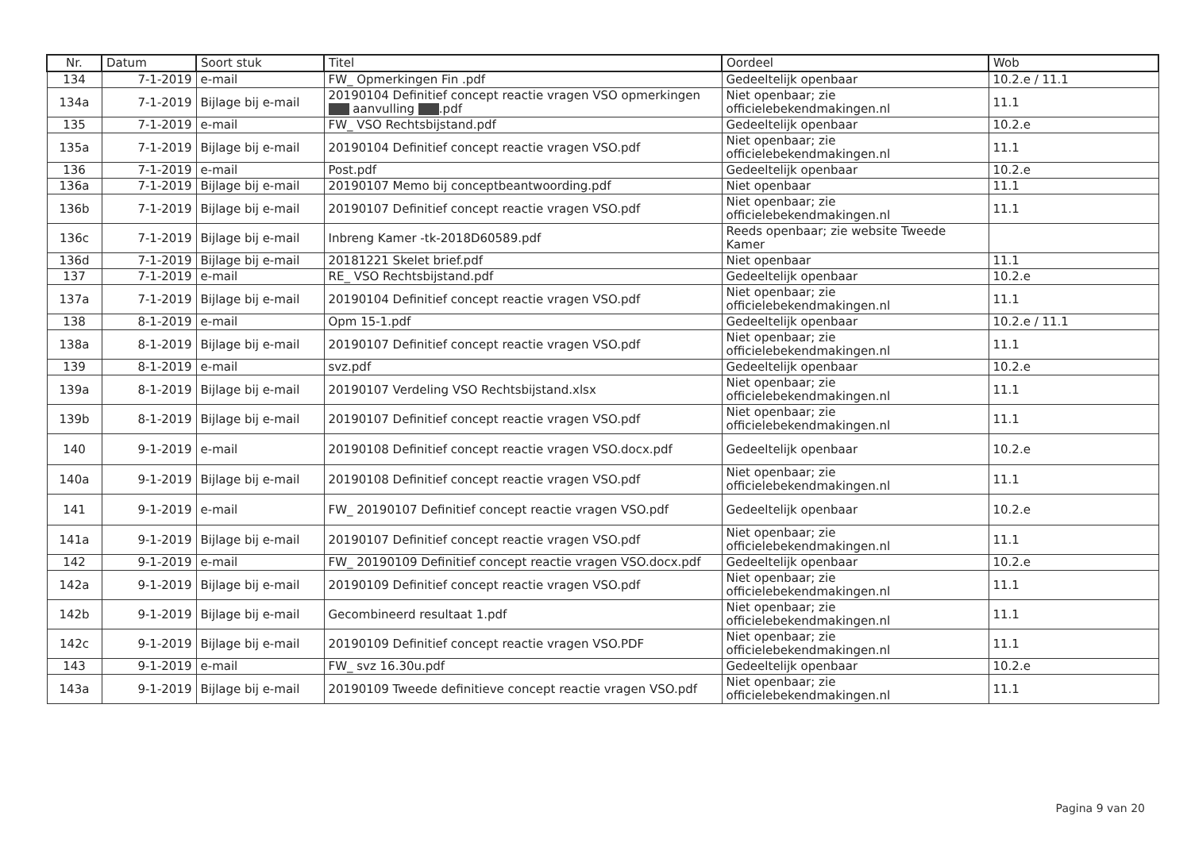| Nr. | Datum | Soort stuk | Titel | Oordeel | Wob |
| --- | --- | --- | --- | --- | --- |
| 134 | 7-1-2019 | e-mail | FW_ Opmerkingen Fin .pdf | Gedeeltelijk openbaar | 10.2.e / 11.1 |
| 134a | 7-1-2019 | Bijlage bij e-mail | 20190104 Definitief concept reactie vragen VSO opmerkingen aanvulling .pdf | Niet openbaar; zie officielebekendmakingen.nl | 11.1 |
| 135 | 7-1-2019 | e-mail | FW_ VSO Rechtsbijstand.pdf | Gedeeltelijk openbaar | 10.2.e |
| 135a | 7-1-2019 | Bijlage bij e-mail | 20190104 Definitief concept reactie vragen VSO.pdf | Niet openbaar; zie officielebekendmakingen.nl | 11.1 |
| 136 | 7-1-2019 | e-mail | Post.pdf | Gedeeltelijk openbaar | 10.2.e |
| 136a | 7-1-2019 | Bijlage bij e-mail | 20190107 Memo bij conceptbeantwoording.pdf | Niet openbaar | 11.1 |
| 136b | 7-1-2019 | Bijlage bij e-mail | 20190107 Definitief concept reactie vragen VSO.pdf | Niet openbaar; zie officielebekendmakingen.nl | 11.1 |
| 136c | 7-1-2019 | Bijlage bij e-mail | Inbreng Kamer -tk-2018D60589.pdf | Reeds openbaar; zie website Tweede Kamer | |
| 136d | 7-1-2019 | Bijlage bij e-mail | 20181221 Skelet brief.pdf | Niet openbaar | 11.1 |
| 137 | 7-1-2019 | e-mail | RE_ VSO Rechtsbijstand.pdf | Gedeeltelijk openbaar | 10.2.e |
| 137a | 7-1-2019 | Bijlage bij e-mail | 20190104 Definitief concept reactie vragen VSO.pdf | Niet openbaar; zie officielebekendmakingen.nl | 11.1 |
| 138 | 8-1-2019 | e-mail | Opm 15-1.pdf | Gedeeltelijk openbaar | 10.2.e / 11.1 |
| 138a | 8-1-2019 | Bijlage bij e-mail | 20190107 Definitief concept reactie vragen VSO.pdf | Niet openbaar; zie officielebekendmakingen.nl | 11.1 |
| 139 | 8-1-2019 | e-mail | svz.pdf | Gedeeltelijk openbaar | 10.2.e |
| 139a | 8-1-2019 | Bijlage bij e-mail | 20190107 Verdeling VSO Rechtsbijstand.xlsx | Niet openbaar; zie officielebekendmakingen.nl | 11.1 |
| 139b | 8-1-2019 | Bijlage bij e-mail | 20190107 Definitief concept reactie vragen VSO.pdf | Niet openbaar; zie officielebekendmakingen.nl | 11.1 |
| 140 | 9-1-2019 | e-mail | 20190108 Definitief concept reactie vragen VSO.docx.pdf | Gedeeltelijk openbaar | 10.2.e |
| 140a | 9-1-2019 | Bijlage bij e-mail | 20190108 Definitief concept reactie vragen VSO.pdf | Niet openbaar; zie officielebekendmakingen.nl | 11.1 |
| 141 | 9-1-2019 | e-mail | FW_ 20190107 Definitief concept reactie vragen VSO.pdf | Gedeeltelijk openbaar | 10.2.e |
| 141a | 9-1-2019 | Bijlage bij e-mail | 20190107 Definitief concept reactie vragen VSO.pdf | Niet openbaar; zie officielebekendmakingen.nl | 11.1 |
| 142 | 9-1-2019 | e-mail | FW_ 20190109 Definitief concept reactie vragen VSO.docx.pdf | Gedeeltelijk openbaar | 10.2.e |
| 142a | 9-1-2019 | Bijlage bij e-mail | 20190109 Definitief concept reactie vragen VSO.pdf | Niet openbaar; zie officielebekendmakingen.nl | 11.1 |
| 142b | 9-1-2019 | Bijlage bij e-mail | Gecombineerd resultaat 1.pdf | Niet openbaar; zie officielebekendmakingen.nl | 11.1 |
| 142c | 9-1-2019 | Bijlage bij e-mail | 20190109 Definitief concept reactie vragen VSO.PDF | Niet openbaar; zie officielebekendmakingen.nl | 11.1 |
| 143 | 9-1-2019 | e-mail | FW_ svz 16.30u.pdf | Gedeeltelijk openbaar | 10.2.e |
| 143a | 9-1-2019 | Bijlage bij e-mail | 20190109 Tweede definitieve concept reactie vragen VSO.pdf | Niet openbaar; zie officielebekendmakingen.nl | 11.1 |
Pagina 9 van 20